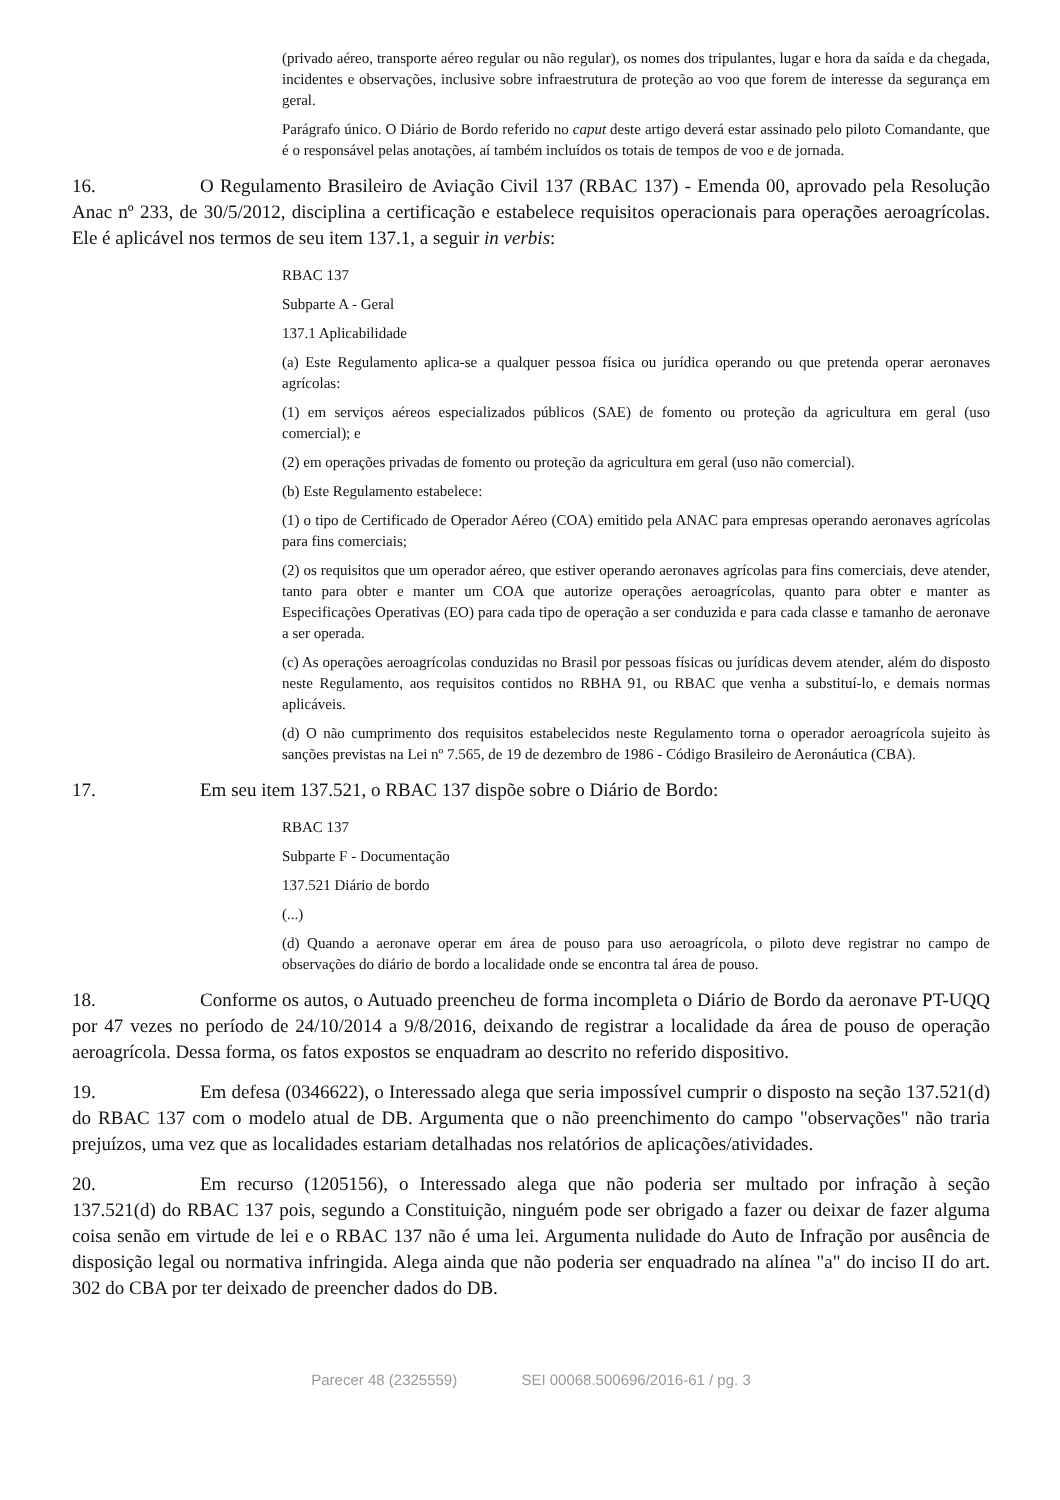(privado aéreo, transporte aéreo regular ou não regular), os nomes dos tripulantes, lugar e hora da saída e da chegada, incidentes e observações, inclusive sobre infraestrutura de proteção ao voo que forem de interesse da segurança em geral.
Parágrafo único. O Diário de Bordo referido no caput deste artigo deverá estar assinado pelo piloto Comandante, que é o responsável pelas anotações, aí também incluídos os totais de tempos de voo e de jornada.
16. O Regulamento Brasileiro de Aviação Civil 137 (RBAC 137) - Emenda 00, aprovado pela Resolução Anac nº 233, de 30/5/2012, disciplina a certificação e estabelece requisitos operacionais para operações aeroagrícolas. Ele é aplicável nos termos de seu item 137.1, a seguir in verbis:
RBAC 137
Subparte A - Geral
137.1 Aplicabilidade
(a) Este Regulamento aplica-se a qualquer pessoa física ou jurídica operando ou que pretenda operar aeronaves agrícolas:
(1) em serviços aéreos especializados públicos (SAE) de fomento ou proteção da agricultura em geral (uso comercial); e
(2) em operações privadas de fomento ou proteção da agricultura em geral (uso não comercial).
(b) Este Regulamento estabelece:
(1) o tipo de Certificado de Operador Aéreo (COA) emitido pela ANAC para empresas operando aeronaves agrícolas para fins comerciais;
(2) os requisitos que um operador aéreo, que estiver operando aeronaves agrícolas para fins comerciais, deve atender, tanto para obter e manter um COA que autorize operações aeroagrícolas, quanto para obter e manter as Especificações Operativas (EO) para cada tipo de operação a ser conduzida e para cada classe e tamanho de aeronave a ser operada.
(c) As operações aeroagrícolas conduzidas no Brasil por pessoas físicas ou jurídicas devem atender, além do disposto neste Regulamento, aos requisitos contidos no RBHA 91, ou RBAC que venha a substituí-lo, e demais normas aplicáveis.
(d) O não cumprimento dos requisitos estabelecidos neste Regulamento torna o operador aeroagrícola sujeito às sanções previstas na Lei nº 7.565, de 19 de dezembro de 1986 - Código Brasileiro de Aeronáutica (CBA).
17. Em seu item 137.521, o RBAC 137 dispõe sobre o Diário de Bordo:
RBAC 137
Subparte F - Documentação
137.521 Diário de bordo
(...)
(d) Quando a aeronave operar em área de pouso para uso aeroagrícola, o piloto deve registrar no campo de observações do diário de bordo a localidade onde se encontra tal área de pouso.
18. Conforme os autos, o Autuado preencheu de forma incompleta o Diário de Bordo da aeronave PT-UQQ por 47 vezes no período de 24/10/2014 a 9/8/2016, deixando de registrar a localidade da área de pouso de operação aeroagrícola. Dessa forma, os fatos expostos se enquadram ao descrito no referido dispositivo.
19. Em defesa (0346622), o Interessado alega que seria impossível cumprir o disposto na seção 137.521(d) do RBAC 137 com o modelo atual de DB. Argumenta que o não preenchimento do campo "observações" não traria prejuízos, uma vez que as localidades estariam detalhadas nos relatórios de aplicações/atividades.
20. Em recurso (1205156), o Interessado alega que não poderia ser multado por infração à seção 137.521(d) do RBAC 137 pois, segundo a Constituição, ninguém pode ser obrigado a fazer ou deixar de fazer alguma coisa senão em virtude de lei e o RBAC 137 não é uma lei. Argumenta nulidade do Auto de Infração por ausência de disposição legal ou normativa infringida. Alega ainda que não poderia ser enquadrado na alínea "a" do inciso II do art. 302 do CBA por ter deixado de preencher dados do DB.
Parecer 48 (2325559) SEI 00068.500696/2016-61 / pg. 3